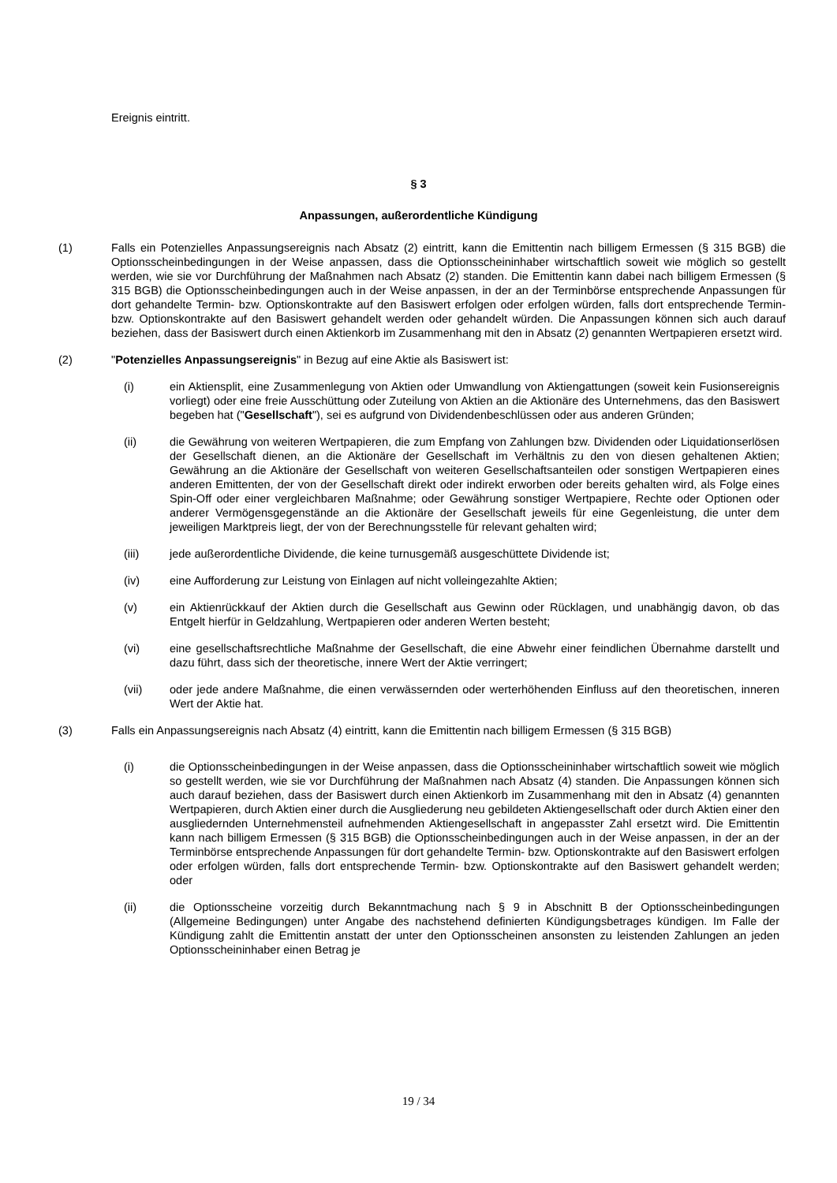Ereignis eintritt.
§ 3
Anpassungen, außerordentliche Kündigung
(1) Falls ein Potenzielles Anpassungsereignis nach Absatz (2) eintritt, kann die Emittentin nach billigem Ermessen (§ 315 BGB) die Optionsscheinbedingungen in der Weise anpassen, dass die Optionsscheininhaber wirtschaftlich soweit wie möglich so gestellt werden, wie sie vor Durchführung der Maßnahmen nach Absatz (2) standen. Die Emittentin kann dabei nach billigem Ermessen (§ 315 BGB) die Optionsscheinbedingungen auch in der Weise anpassen, in der an der Terminbörse entsprechende Anpassungen für dort gehandelte Termin- bzw. Optionskontrakte auf den Basiswert erfolgen oder erfolgen würden, falls dort entsprechende Termin- bzw. Optionskontrakte auf den Basiswert gehandelt werden oder gehandelt würden. Die Anpassungen können sich auch darauf beziehen, dass der Basiswert durch einen Aktienkorb im Zusammenhang mit den in Absatz (2) genannten Wertpapieren ersetzt wird.
(2) "Potenzielles Anpassungsereignis" in Bezug auf eine Aktie als Basiswert ist:
(i) ein Aktiensplit, eine Zusammenlegung von Aktien oder Umwandlung von Aktiengattungen (soweit kein Fusionsereignis vorliegt) oder eine freie Ausschüttung oder Zuteilung von Aktien an die Aktionäre des Unternehmens, das den Basiswert begeben hat ("Gesellschaft"), sei es aufgrund von Dividendenbeschlüssen oder aus anderen Gründen;
(ii) die Gewährung von weiteren Wertpapieren, die zum Empfang von Zahlungen bzw. Dividenden oder Liquidationserlösen der Gesellschaft dienen, an die Aktionäre der Gesellschaft im Verhältnis zu den von diesen gehaltenen Aktien; Gewährung an die Aktionäre der Gesellschaft von weiteren Gesellschaftsanteilen oder sonstigen Wertpapieren eines anderen Emittenten, der von der Gesellschaft direkt oder indirekt erworben oder bereits gehalten wird, als Folge eines Spin-Off oder einer vergleichbaren Maßnahme; oder Gewährung sonstiger Wertpapiere, Rechte oder Optionen oder anderer Vermögensgegenstände an die Aktionäre der Gesellschaft jeweils für eine Gegenleistung, die unter dem jeweiligen Marktpreis liegt, der von der Berechnungsstelle für relevant gehalten wird;
(iii) jede außerordentliche Dividende, die keine turnusgemäß ausgeschüttete Dividende ist;
(iv) eine Aufforderung zur Leistung von Einlagen auf nicht volleingezahlte Aktien;
(v) ein Aktienrückkauf der Aktien durch die Gesellschaft aus Gewinn oder Rücklagen, und unabhängig davon, ob das Entgelt hierfür in Geldzahlung, Wertpapieren oder anderen Werten besteht;
(vi) eine gesellschaftsrechtliche Maßnahme der Gesellschaft, die eine Abwehr einer feindlichen Übernahme darstellt und dazu führt, dass sich der theoretische, innere Wert der Aktie verringert;
(vii) oder jede andere Maßnahme, die einen verwässernden oder werterhöhenden Einfluss auf den theoretischen, inneren Wert der Aktie hat.
(3) Falls ein Anpassungsereignis nach Absatz (4) eintritt, kann die Emittentin nach billigem Ermessen (§ 315 BGB)
(i) die Optionsscheinbedingungen in der Weise anpassen, dass die Optionsscheininhaber wirtschaftlich soweit wie möglich so gestellt werden, wie sie vor Durchführung der Maßnahmen nach Absatz (4) standen. Die Anpassungen können sich auch darauf beziehen, dass der Basiswert durch einen Aktienkorb im Zusammenhang mit den in Absatz (4) genannten Wertpapieren, durch Aktien einer durch die Ausgliederung neu gebildeten Aktiengesellschaft oder durch Aktien einer den ausgliedernden Unternehmensteil aufnehmenden Aktiengesellschaft in angepasster Zahl ersetzt wird. Die Emittentin kann nach billigem Ermessen (§ 315 BGB) die Optionsscheinbedingungen auch in der Weise anpassen, in der an der Terminbörse entsprechende Anpassungen für dort gehandelte Termin- bzw. Optionskontrakte auf den Basiswert erfolgen oder erfolgen würden, falls dort entsprechende Termin- bzw. Optionskontrakte auf den Basiswert gehandelt werden; oder
(ii) die Optionsscheine vorzeitig durch Bekanntmachung nach § 9 in Abschnitt B der Optionsscheinbedingungen (Allgemeine Bedingungen) unter Angabe des nachstehend definierten Kündigungsbetrages kündigen. Im Falle der Kündigung zahlt die Emittentin anstatt der unter den Optionsscheinen ansonsten zu leistenden Zahlungen an jeden Optionsscheininhaber einen Betrag je
19 / 34